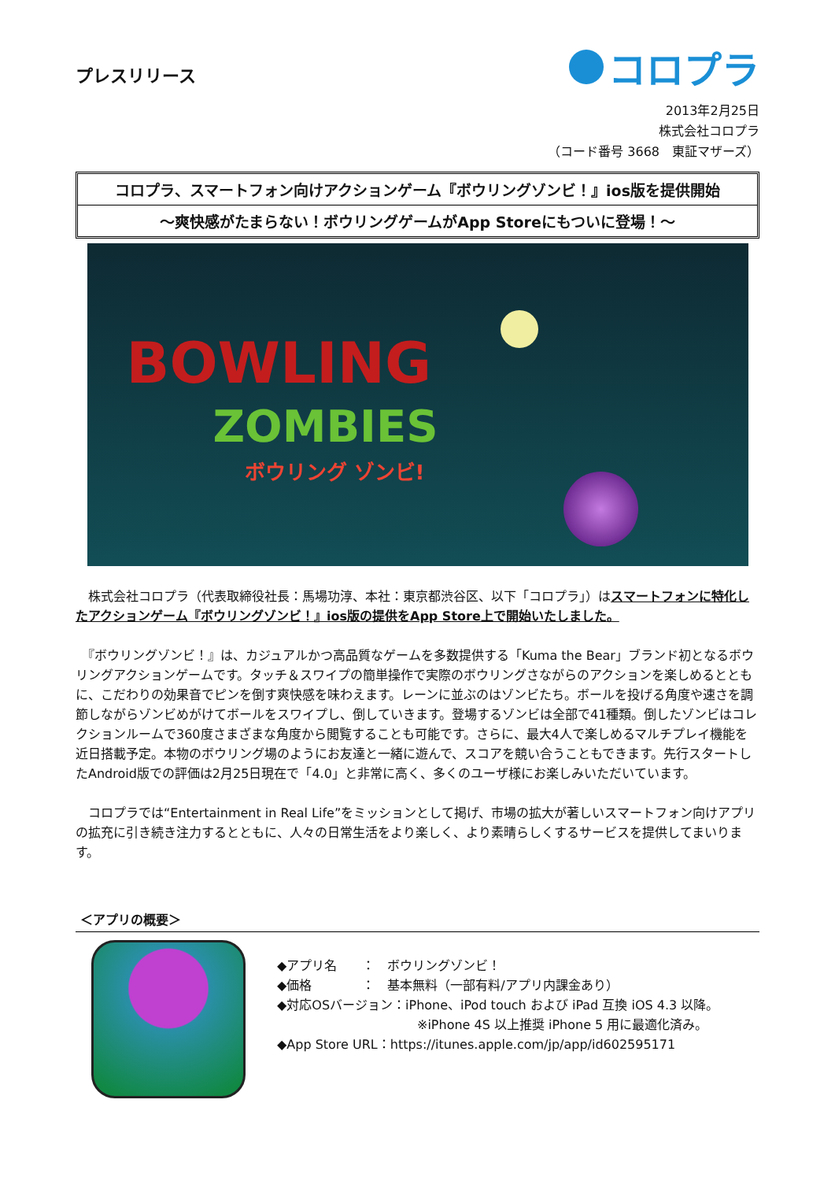プレスリリース
コロプラ
2013年2月25日
株式会社コロプラ
（コード番号 3668　東証マザーズ）
コロプラ、スマートフォン向けアクションゲーム『ボウリングゾンビ！』ios版を提供開始
～爽快感がたまらない！ボウリングゲームがApp Storeにもついに登場！～
BOWLING
ZOMBIES
ボウリング ゾンビ!
　株式会社コロプラ（代表取締役社長：馬場功淳、本社：東京都渋谷区、以下「コロプラ」）はスマートフォンに特化したアクションゲーム『ボウリングゾンビ！』ios版の提供をApp Store上で開始いたしました。
　『ボウリングゾンビ！』は、カジュアルかつ高品質なゲームを多数提供する「Kuma the Bear」ブランド初となるボウリングアクションゲームです。タッチ＆スワイプの簡単操作で実際のボウリングさながらのアクションを楽しめるとともに、こだわりの効果音でピンを倒す爽快感を味わえます。レーンに並ぶのはゾンビたち。ボールを投げる角度や速さを調節しながらゾンビめがけてボールをスワイプし、倒していきます。登場するゾンビは全部で41種類。倒したゾンビはコレクションルームで360度さまざまな角度から閲覧することも可能です。さらに、最大4人で楽しめるマルチプレイ機能を近日搭載予定。本物のボウリング場のようにお友達と一緒に遊んで、スコアを競い合うこともできます。先行スタートしたAndroid版での評価は2月25日現在で「4.0」と非常に高く、多くのユーザ様にお楽しみいただいています。
　コロプラでは“Entertainment in Real Life”をミッションとして掲げ、市場の拡大が著しいスマートフォン向けアプリの拡充に引き続き注力するとともに、人々の日常生活をより楽しく、より素晴らしくするサービスを提供してまいります。
＜アプリの概要＞
◆アプリ名　　：　ボウリングゾンビ！
◆価格　　　　：　基本無料（一部有料/アプリ内課金あり）
◆対応OSバージョン：iPhone、iPod touch および iPad 互換 iOS 4.3 以降。
※iPhone 4S 以上推奨 iPhone 5 用に最適化済み。
◆App Store URL：https://itunes.apple.com/jp/app/id602595171